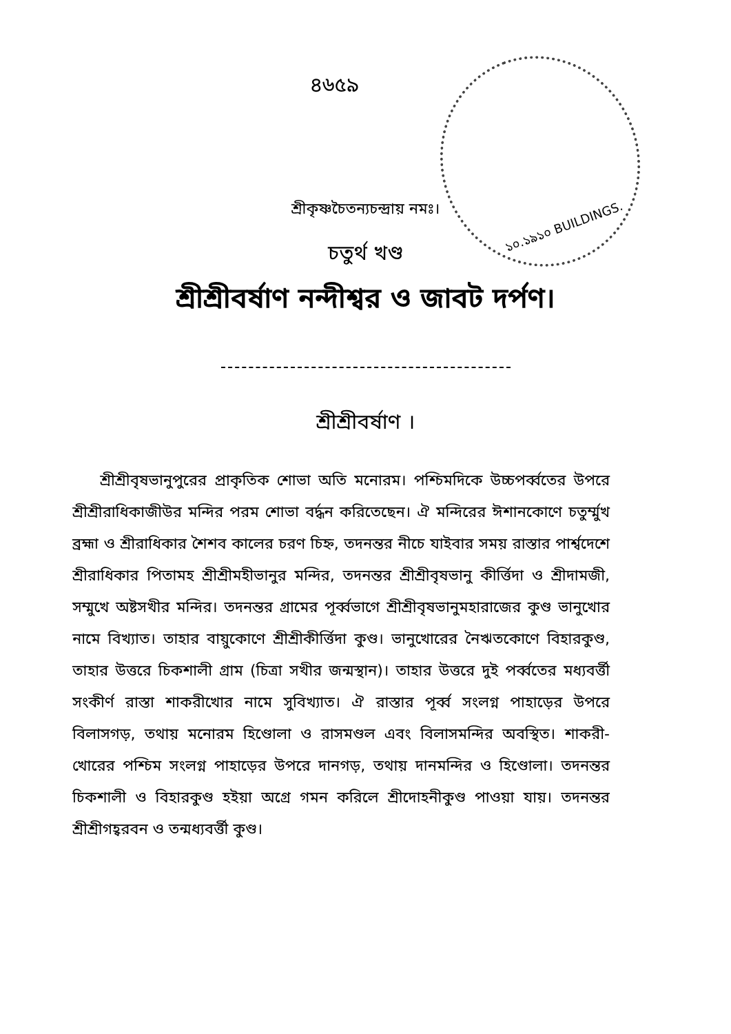৪৬৫৯
১০.১৯১০ BUILDINGS.
শ্রীকৃষ্ণচৈতন্যচন্দ্রায় নমঃ।
চতুর্থ খণ্ড
শ্রীশ্রীবর্ষাণ নন্দীশ্বর ও জাবট দর্পণ।
শ্রীশ্রীবর্ষাণ ।
শ্রীশ্রীবৃষভানুপুরের প্রাকৃতিক শোভা অতি মনোরম। পশ্চিমদিকে উচ্চপর্ব্বতের উপরে শ্রীশ্রীরাধিকাজীউর মন্দির পরম শোভা বর্দ্ধন করিতেছেন। ঐ মন্দিরের ঈশানকোণে চতুর্ম্মুখ ব্রহ্মা ও শ্রীরাধিকার শৈশব কালের চরণ চিহ্ন, তদনন্তর নীচে যাইবার সময় রাস্তার পার্শ্বদেশে শ্রীরাধিকার পিতামহ শ্রীশ্রীমহীভানুর মন্দির, তদনন্তর শ্রীশ্রীবৃষভানু কীর্ত্তিদা ও শ্রীদামজী, সম্মুখে অষ্টসখীর মন্দির। তদনন্তর গ্রামের পূর্ব্বভাগে শ্রীশ্রীবৃষভানুমহারাজের কুণ্ড ভানুখোর নামে বিখ্যাত। তাহার বায়ুকোণে শ্রীশ্রীকীর্ত্তিদা কুণ্ড। ভানুখোরের নৈঋতকোণে বিহারকুণ্ড, তাহার উত্তরে চিকশালী গ্রাম (চিত্রা সখীর জন্মস্থান)। তাহার উত্তরে দুই পর্ব্বতের মধ্যবর্ত্তী সংকীর্ণ রাস্তা শাকরীখোর নামে সুবিখ্যাত। ঐ রাস্তার পূর্ব্ব সংলগ্ন পাহাড়ের উপরে বিলাসগড়, তথায় মনোরম হিণ্ডোলা ও রাসমণ্ডল এবং বিলাসমন্দির অবস্থিত। শাকরী-খোরের পশ্চিম সংলগ্ন পাহাড়ের উপরে দানগড়, তথায় দানমন্দির ও হিণ্ডোলা। তদনন্তর চিকশালী ও বিহারকুণ্ড হইয়া অগ্রে গমন করিলে শ্রীদোহনীকুণ্ড পাওয়া যায়। তদনন্তর শ্রীশ্রীগহ্বরবন ও তন্মধ্যবর্ত্তী কুণ্ড।